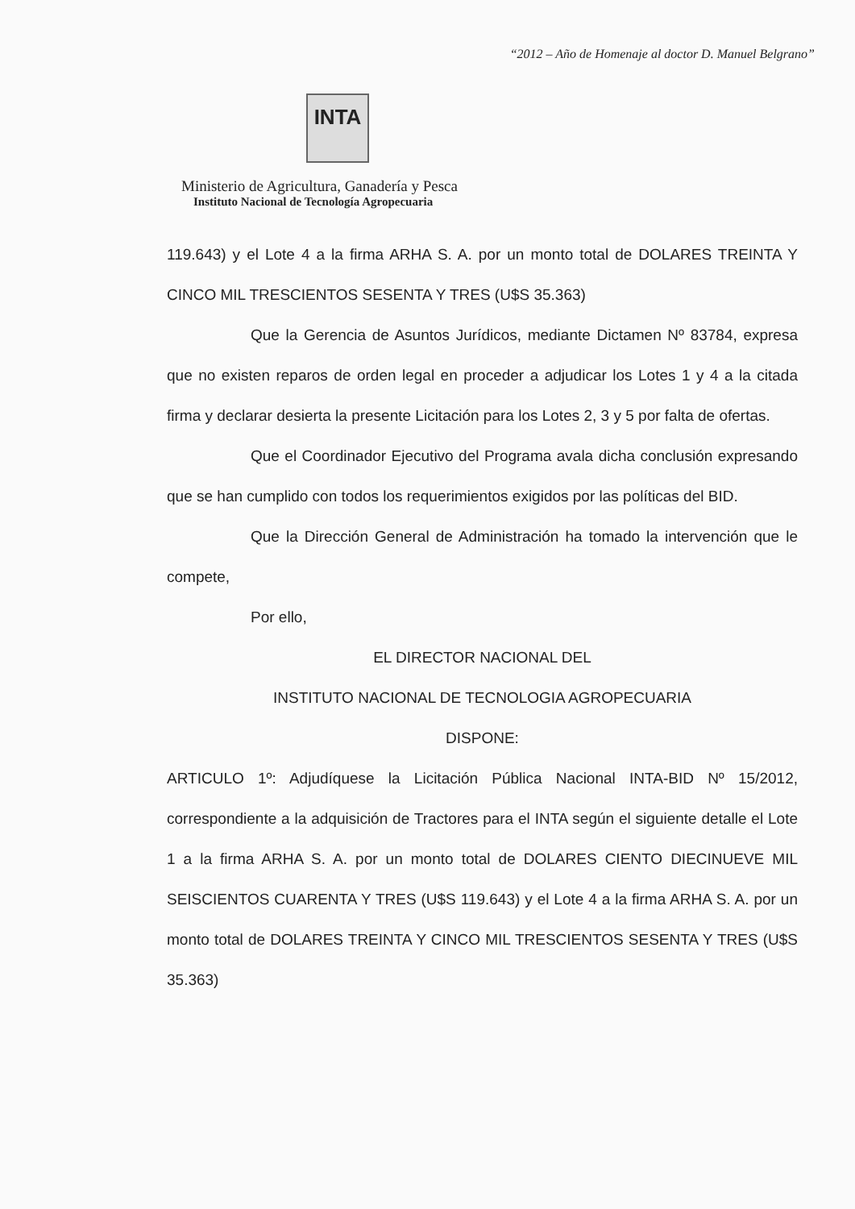“2012 – Año de Homenaje al doctor D. Manuel Belgrano”
INTA
Ministerio de Agricultura, Ganadería y Pesca
Instituto Nacional de Tecnología Agropecuaria
119.643) y el Lote 4 a la firma ARHA S. A. por un monto total de DOLARES TREINTA Y CINCO MIL TRESCIENTOS SESENTA Y TRES (U$S 35.363)
Que la Gerencia de Asuntos Jurídicos, mediante Dictamen Nº 83784, expresa que no existen reparos de orden legal en proceder a adjudicar los Lotes 1 y 4 a la citada firma y declarar desierta la presente Licitación para los Lotes 2, 3 y 5 por falta de ofertas.
Que el Coordinador Ejecutivo del Programa avala dicha conclusión expresando que se han cumplido con todos los requerimientos exigidos por las políticas del BID.
Que la Dirección General de Administración ha tomado la intervención que le compete,
Por ello,
EL DIRECTOR NACIONAL DEL
INSTITUTO NACIONAL DE TECNOLOGIA AGROPECUARIA
DISPONE:
ARTICULO 1º: Adjudíquese la Licitación Pública Nacional INTA-BID Nº 15/2012, correspondiente a la adquisición de Tractores para el INTA según el siguiente detalle el Lote 1 a la firma ARHA S. A. por un monto total de DOLARES CIENTO DIECINUEVE MIL SEISCIENTOS CUARENTA Y TRES (U$S 119.643) y el Lote 4 a la firma ARHA S. A. por un monto total de DOLARES TREINTA Y CINCO MIL TRESCIENTOS SESENTA Y TRES (U$S 35.363)